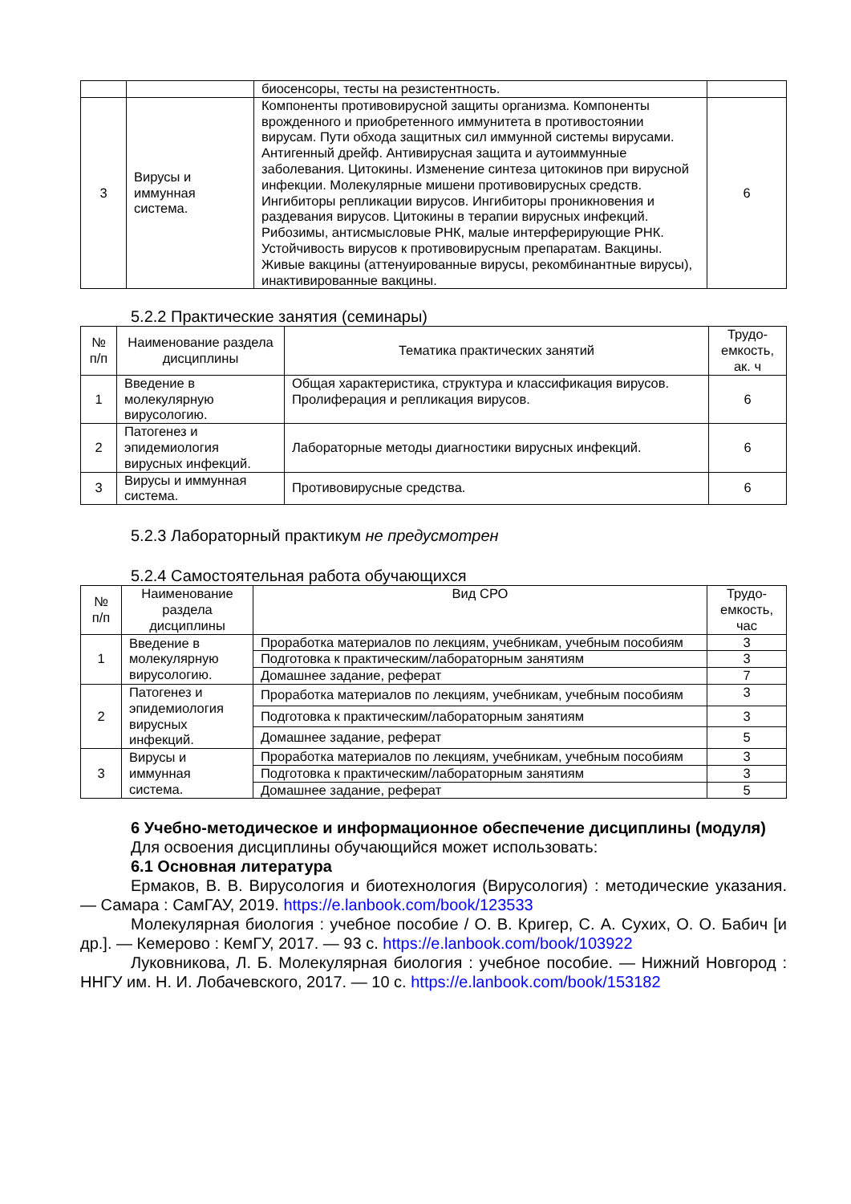| | | биосенсоры, тесты на резистентность. | |
| 3 | Вирусы и иммунная система. | Компоненты противовирусной защиты организма. Компоненты врожденного и приобретенного иммунитета в противостоянии вирусам. Пути обхода защитных сил иммунной системы вирусами. Антигенный дрейф. Антивирусная защита и аутоиммунные заболевания. Цитокины. Изменение синтеза цитокинов при вирусной инфекции. Молекулярные мишени противовирусных средств. Ингибиторы репликации вирусов. Ингибиторы проникновения и раздевания вирусов. Цитокины в терапии вирусных инфекций. Рибозимы, антисмысловые РНК, малые интерферирующие РНК. Устойчивость вирусов к противовирусным препаратам. Вакцины. Живые вакцины (аттенуированные вирусы, рекомбинантные вирусы), инактивированные вакцины. | 6 |
5.2.2 Практические занятия (семинары)
| № п/п | Наименование раздела дисциплины | Тематика практических занятий | Трудо-емкость, ак. ч |
| --- | --- | --- | --- |
| 1 | Введение в молекулярную вирусологию. | Общая характеристика, структура и классификация вирусов. Пролиферация и репликация вирусов. | 6 |
| 2 | Патогенез и эпидемиология вирусных инфекций. | Лабораторные методы диагностики вирусных инфекций. | 6 |
| 3 | Вирусы и иммунная система. | Противовирусные средства. | 6 |
5.2.3 Лабораторный практикум не предусмотрен
5.2.4 Самостоятельная работа обучающихся
| № п/п | Наименование раздела дисциплины | Вид СРО | Трудо-емкость, час |
| --- | --- | --- | --- |
| 1 | Введение в молекулярную вирусологию. | Проработка материалов по лекциям, учебникам, учебным пособиям | 3 |
| | | Подготовка к практическим/лабораторным занятиям | 3 |
| | | Домашнее задание, реферат | 7 |
| 2 | Патогенез и эпидемиология вирусных инфекций. | Проработка материалов по лекциям, учебникам, учебным пособиям | 3 |
| | | Подготовка к практическим/лабораторным занятиям | 3 |
| | | Домашнее задание, реферат | 5 |
| 3 | Вирусы и иммунная система. | Проработка материалов по лекциям, учебникам, учебным пособиям | 3 |
| | | Подготовка к практическим/лабораторным занятиям | 3 |
| | | Домашнее задание, реферат | 5 |
6 Учебно-методическое и информационное обеспечение дисциплины (модуля)
Для освоения дисциплины обучающийся может использовать:
6.1 Основная литература
Ермаков, В. В. Вирусология и биотехнология (Вирусология) : методические указания. — Самара : СамГАУ, 2019. https://e.lanbook.com/book/123533
Молекулярная биология : учебное пособие / О. В. Кригер, С. А. Сухих, О. О. Бабич [и др.]. — Кемерово : КемГУ, 2017. — 93 с. https://e.lanbook.com/book/103922
Луковникова, Л. Б. Молекулярная биология : учебное пособие. — Нижний Новгород : ННГУ им. Н. И. Лобачевского, 2017. — 10 с. https://e.lanbook.com/book/153182